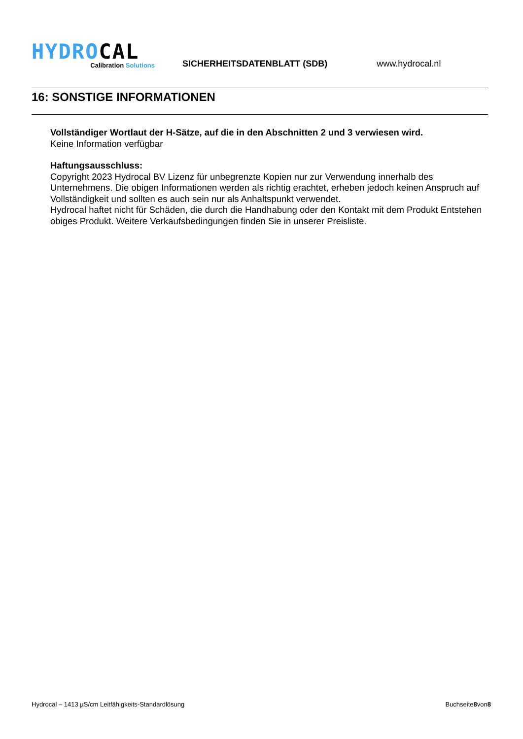HYDROCAL
Calibration Solutions
SICHERHEITSDATENBLATT (SDB)
www.hydrocal.nl
16: SONSTIGE INFORMATIONEN
Vollständiger Wortlaut der H-Sätze, auf die in den Abschnitten 2 und 3 verwiesen wird.
Keine Information verfügbar
Haftungsausschluss:
Copyright 2023 Hydrocal BV Lizenz für unbegrenzte Kopien nur zur Verwendung innerhalb des Unternehmens. Die obigen Informationen werden als richtig erachtet, erheben jedoch keinen Anspruch auf Vollständigkeit und sollten es auch sein nur als Anhaltspunkt verwendet.
Hydrocal haftet nicht für Schäden, die durch die Handhabung oder den Kontakt mit dem Produkt Entstehen obiges Produkt. Weitere Verkaufsbedingungen finden Sie in unserer Preisliste.
Hydrocal – 1413 µS/cm Leitfähigkeits-Standardlösung Buchseite8von8